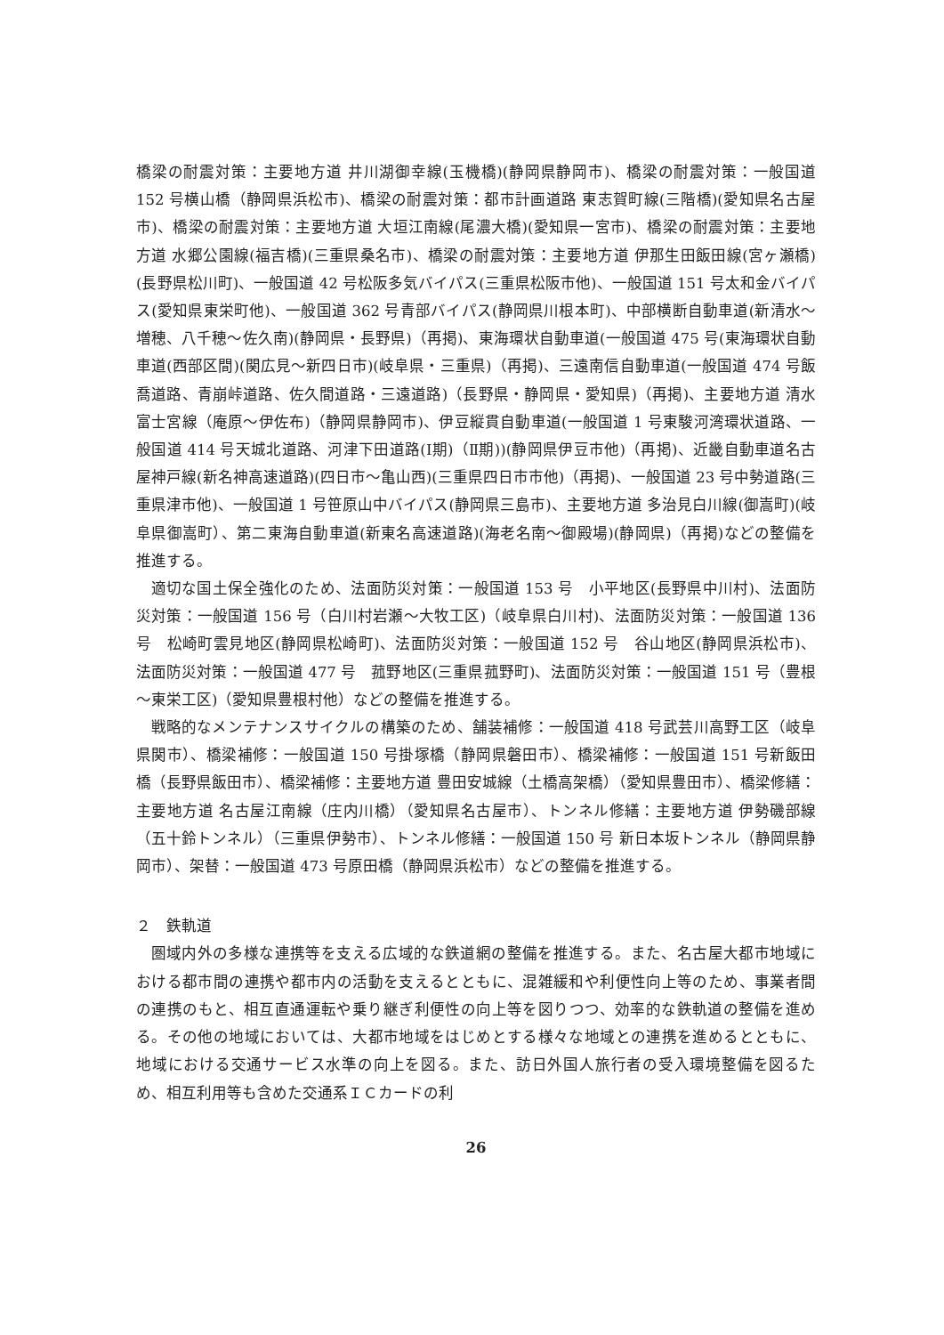橋梁の耐震対策：主要地方道 井川湖御幸線(玉機橋)(静岡県静岡市)、橋梁の耐震対策：一般国道 152 号横山橋（静岡県浜松市)、橋梁の耐震対策：都市計画道路 東志賀町線(三階橋)(愛知県名古屋市)、橋梁の耐震対策：主要地方道 大垣江南線(尾濃大橋)(愛知県一宮市)、橋梁の耐震対策：主要地方道 水郷公園線(福吉橋)(三重県桑名市)、橋梁の耐震対策：主要地方道 伊那生田飯田線(宮ヶ瀬橋)(長野県松川町)、一般国道 42 号松阪多気バイパス(三重県松阪市他)、一般国道 151 号太和金バイパス(愛知県東栄町他)、一般国道 362 号青部バイパス(静岡県川根本町)、中部横断自動車道(新清水～増穂、八千穂～佐久南)(静岡県・長野県)（再掲)、東海環状自動車道(一般国道 475 号(東海環状自動車道(西部区間)(関広見～新四日市)(岐阜県・三重県)（再掲)、三遠南信自動車道(一般国道 474 号飯喬道路、青崩峠道路、佐久間道路・三遠道路)（長野県・静岡県・愛知県)（再掲)、主要地方道 清水富士宮線（庵原～伊佐布)（静岡県静岡市)、伊豆縦貫自動車道(一般国道 1 号東駿河湾環状道路、一般国道 414 号天城北道路、河津下田道路(Ⅰ期)（Ⅱ期))(静岡県伊豆市他)（再掲)、近畿自動車道名古屋神戸線(新名神高速道路)(四日市～亀山西)(三重県四日市市他)（再掲)、一般国道 23 号中勢道路(三重県津市他)、一般国道 1 号笹原山中バイパス(静岡県三島市)、主要地方道 多治見白川線(御嵩町)(岐阜県御嵩町）、第二東海自動車道(新東名高速道路)(海老名南～御殿場)(静岡県)（再掲)などの整備を推進する。
適切な国土保全強化のため、法面防災対策：一般国道 153 号　小平地区(長野県中川村)、法面防災対策：一般国道 156 号（白川村岩瀬～大牧工区)（岐阜県白川村)、法面防災対策：一般国道 136 号　松崎町雲見地区(静岡県松崎町)、法面防災対策：一般国道 152 号　谷山地区(静岡県浜松市)、法面防災対策：一般国道 477 号　菰野地区(三重県菰野町)、法面防災対策：一般国道 151 号（豊根～東栄工区)（愛知県豊根村他）などの整備を推進する。
戦略的なメンテナンスサイクルの構築のため、舗装補修：一般国道 418 号武芸川高野工区（岐阜県関市）、橋梁補修：一般国道 150 号掛塚橋（静岡県磐田市）、橋梁補修：一般国道 151 号新飯田橋（長野県飯田市）、橋梁補修：主要地方道 豊田安城線（土橋高架橋）（愛知県豊田市）、橋梁修繕：主要地方道 名古屋江南線（庄内川橋）（愛知県名古屋市）、トンネル修繕：主要地方道 伊勢磯部線（五十鈴トンネル）（三重県伊勢市）、トンネル修繕：一般国道 150 号 新日本坂トンネル（静岡県静岡市）、架替：一般国道 473 号原田橋（静岡県浜松市）などの整備を推進する。
２　鉄軌道
圏域内外の多様な連携等を支える広域的な鉄道網の整備を推進する。また、名古屋大都市地域における都市間の連携や都市内の活動を支えるとともに、混雑緩和や利便性向上等のため、事業者間の連携のもと、相互直通運転や乗り継ぎ利便性の向上等を図りつつ、効率的な鉄軌道の整備を進める。その他の地域においては、大都市地域をはじめとする様々な地域との連携を進めるとともに、地域における交通サービス水準の向上を図る。また、訪日外国人旅行者の受入環境整備を図るため、相互利用等も含めた交通系ＩＣカードの利
26